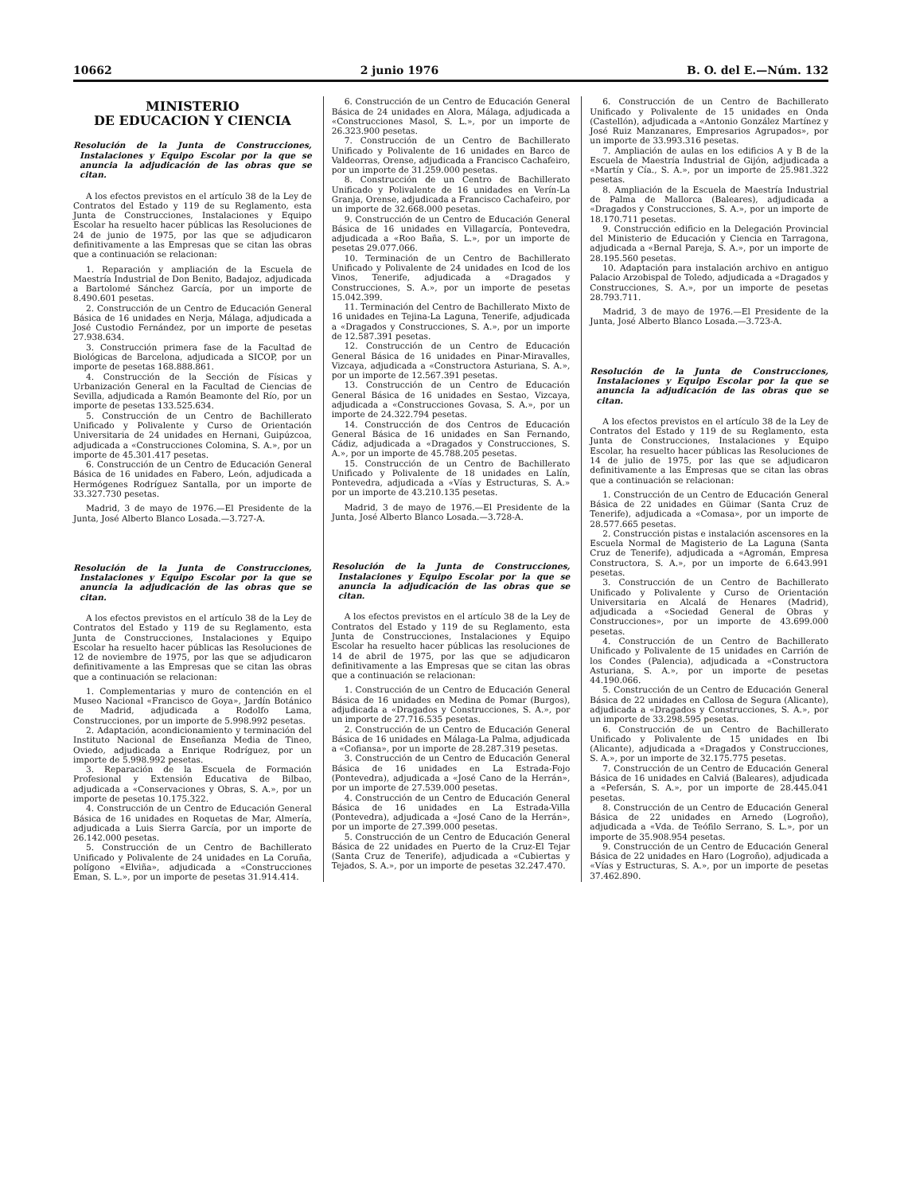10662 2 junio 1976 B. O. del E.—Núm. 132
MINISTERIO
DE EDUCACION Y CIENCIA
Resolución de la Junta de Construcciones, Instalaciones y Equipo Escolar por la que se anuncia la adjudicación de las obras que se citan.
A los efectos previstos en el artículo 38 de la Ley de Contratos del Estado y 119 de su Reglamento, esta Junta de Construcciones, Instalaciones y Equipo Escolar ha resuelto hacer públicas las Resoluciones de 24 de junio de 1975, por las que se adjudicaron definitivamente a las Empresas que se citan las obras que a continuación se relacionan:
1. Reparación y ampliación de la Escuela de Maestría Industrial de Don Benito, Badajoz, adjudicada a Bartolomé Sánchez García, por un importe de 8.490.601 pesetas.
2. Construcción de un Centro de Educación General Básica de 16 unidades en Nerja, Málaga, adjudicada a José Custodio Fernández, por un importe de pesetas 27.938.634.
3. Construcción primera fase de la Facultad de Biológicas de Barcelona, adjudicada a SICOP, por un importe de pesetas 168.888.861.
4. Construcción de la Sección de Físicas y Urbanización General en la Facultad de Ciencias de Sevilla, adjudicada a Ramón Beamonte del Río, por un importe de pesetas 133.525.634.
5. Construcción de un Centro de Bachillerato Unificado y Polivalente y Curso de Orientación Universitaria de 24 unidades en Hernani, Guipúzcoa, adjudicada a «Construcciones Colomina, S. A.», por un importe de 45.301.417 pesetas.
6. Construcción de un Centro de Educación General Básica de 16 unidades en Fabero, León, adjudicada a Hermógenes Rodríguez Santalla, por un importe de 33.327.730 pesetas.
Madrid, 3 de mayo de 1976.—El Presidente de la Junta, José Alberto Blanco Losada.—3.727-A.
Resolución de la Junta de Construcciones, Instalaciones y Equipo Escolar por la que se anuncia la adjudicación de las obras que se citan.
A los efectos previstos en el artículo 38 de la Ley de Contratos del Estado y 119 de su Reglamento, esta Junta de Construcciones, Instalaciones y Equipo Escolar ha resuelto hacer públicas las Resoluciones de 12 de noviembre de 1975, por las que se adjudicaron definitivamente a las Empresas que se citan las obras que a continuación se relacionan:
1. Complementarias y muro de contención en el Museo Nacional «Francisco de Goya», Jardín Botánico de Madrid, adjudicada a Rodolfo Lama, Construcciones, por un importe de 5.998.992 pesetas.
2. Adaptación, acondicionamiento y terminación del Instituto Nacional de Enseñanza Media de Tineo, Oviedo, adjudicada a Enrique Rodríguez, por un importe de 5.998.992 pesetas.
3. Reparación de la Escuela de Formación Profesional y Extensión Educativa de Bilbao, adjudicada a «Conservaciones y Obras, S. A.», por un importe de pesetas 10.175.322.
4. Construcción de un Centro de Educación General Básica de 16 unidades en Roquetas de Mar, Almería, adjudicada a Luis Sierra García, por un importe de 26.142.000 pesetas.
5. Construcción de un Centro de Bachillerato Unificado y Polivalente de 24 unidades en La Coruña, polígono «Elviña», adjudicada a «Construcciones Eman, S. L.», por un importe de pesetas 31.914.414.
6. Construcción de un Centro de Educación General Básica de 24 unidades en Alora, Málaga, adjudicada a «Construcciones Masol, S. L.», por un importe de 26.323.900 pesetas.
7. Construcción de un Centro de Bachillerato Unificado y Polivalente de 16 unidades en Barco de Valdeorras, Orense, adjudicada a Francisco Cachafeiro, por un importe de 31.259.000 pesetas.
8. Construcción de un Centro de Bachillerato Unificado y Polivalente de 16 unidades en Verín-La Granja, Orense, adjudicada a Francisco Cachafeiro, por un importe de 32.668.000 pesetas.
9. Construcción de un Centro de Educación General Básica de 16 unidades en Villagarcía, Pontevedra, adjudicada a «Roo Baña, S. L.», por un importe de pesetas 29.077.066.
10. Terminación de un Centro de Bachillerato Unificado y Polivalente de 24 unidades en Icod de los Vinos, Tenerife, adjudicada a «Dragados y Construcciones, S. A.», por un importe de pesetas 15.042.399.
11. Terminación del Centro de Bachillerato Mixto de 16 unidades en Tejina-La Laguna, Tenerife, adjudicada a «Dragados y Construcciones, S. A.», por un importe de 12.587.391 pesetas.
12. Construcción de un Centro de Educación General Básica de 16 unidades en Pinar-Miravalles, Vizcaya, adjudicada a «Constructora Asturiana, S. A.», por un importe de 12.567.391 pesetas.
13. Construcción de un Centro de Educación General Básica de 16 unidades en Sestao, Vizcaya, adjudicada a «Construcciones Govasa, S. A.», por un importe de 24.322.794 pesetas.
14. Construcción de dos Centros de Educación General Básica de 16 unidades en San Fernando, Cádiz, adjudicada a «Dragados y Construcciones, S. A.», por un importe de 45.788.205 pesetas.
15. Construcción de un Centro de Bachillerato Unificado y Polivalente de 18 unidades en Lalín, Pontevedra, adjudicada a «Vías y Estructuras, S. A.» por un importe de 43.210.135 pesetas.
Madrid, 3 de mayo de 1976.—El Presidente de la Junta, José Alberto Blanco Losada.—3.728-A.
Resolución de la Junta de Construcciones, Instalaciones y Equipo Escolar por la que se anuncia la adjudicación de las obras que se citan.
A los efectos previstos en el artículo 38 de la Ley de Contratos del Estado y 119 de su Reglamento, esta Junta de Construcciones, Instalaciones y Equipo Escolar ha resuelto hacer públicas las resoluciones de 14 de abril de 1975, por las que se adjudicaron definitivamente a las Empresas que se citan las obras que a continuación se relacionan:
1. Construcción de un Centro de Educación General Básica de 16 unidades en Medina de Pomar (Burgos), adjudicada a «Dragados y Construcciones, S. A.», por un importe de 27.716.535 pesetas.
2. Construcción de un Centro de Educación General Básica de 16 unidades en Málaga-La Palma, adjudicada a «Cofiansa», por un importe de 28.287.319 pesetas.
3. Construcción de un Centro de Educación General Básica de 16 unidades en La Estrada-Fojo (Pontevedra), adjudicada a «José Cano de la Herrán», por un importe de 27.539.000 pesetas.
4. Construcción de un Centro de Educación General Básica de 16 unidades en La Estrada-Villa (Pontevedra), adjudicada a «José Cano de la Herrán», por un importe de 27.399.000 pesetas.
5. Construcción de un Centro de Educación General Básica de 22 unidades en Puerto de la Cruz-El Tejar (Santa Cruz de Tenerife), adjudicada a «Cubiertas y Tejados, S. A.», por un importe de pesetas 32.247.470.
6. Construcción de un Centro de Bachillerato Unificado y Polivalente de 15 unidades en Onda (Castellón), adjudicada a «Antonio González Martínez y José Ruiz Manzanares, Empresarios Agrupados», por un importe de 33.993.316 pesetas.
7. Ampliación de aulas en los edificios A y B de la Escuela de Maestría Industrial de Gijón, adjudicada a «Martín y Cía., S. A.», por un importe de 25.981.322 pesetas.
8. Ampliación de la Escuela de Maestría Industrial de Palma de Mallorca (Baleares), adjudicada a «Dragados y Construcciones, S. A.», por un importe de 18.170.711 pesetas.
9. Construcción edificio en la Delegación Provincial del Ministerio de Educación y Ciencia en Tarragona, adjudicada a «Bernal Pareja, S. A.», por un importe de 28.195.560 pesetas.
10. Adaptación para instalación archivo en antiguo Palacio Arzobispal de Toledo, adjudicada a «Dragados y Construcciones, S. A.», por un importe de pesetas 28.793.711.
Madrid, 3 de mayo de 1976.—El Presidente de la Junta, José Alberto Blanco Losada.—3.723-A.
Resolución de la Junta de Construcciones, Instalaciones y Equipo Escolar por la que se anuncia la adjudicación de las obras que se citan.
A los efectos previstos en el artículo 38 de la Ley de Contratos del Estado y 119 de su Reglamento, esta Junta de Construcciones, Instalaciones y Equipo Escolar, ha resuelto hacer públicas las Resoluciones de 14 de julio de 1975, por las que se adjudicaron definitivamente a las Empresas que se citan las obras que a continuación se relacionan:
1. Construcción de un Centro de Educación General Básica de 22 unidades en Güimar (Santa Cruz de Tenerife), adjudicada a «Comasa», por un importe de 28.577.665 pesetas.
2. Construcción pistas e instalación ascensores en la Escuela Normal de Magisterio de La Laguna (Santa Cruz de Tenerife), adjudicada a «Agromán, Empresa Constructora, S. A.», por un importe de 6.643.991 pesetas.
3. Construcción de un Centro de Bachillerato Unificado y Polivalente y Curso de Orientación Universitaria en Alcalá de Henares (Madrid), adjudicada a «Sociedad General de Obras y Construcciones», por un importe de 43.699.000 pesetas.
4. Construcción de un Centro de Bachillerato Unificado y Polivalente de 15 unidades en Carrión de los Condes (Palencia), adjudicada a «Constructora Asturiana, S. A.», por un importe de pesetas 44.190.066.
5. Construcción de un Centro de Educación General Básica de 22 unidades en Callosa de Segura (Alicante), adjudicada a «Dragados y Construcciones, S. A.», por un importe de 33.298.595 pesetas.
6. Construcción de un Centro de Bachillerato Unificado y Polivalente de 15 unidades en Ibi (Alicante), adjudicada a «Dragados y Construcciones, S. A.», por un importe de 32.175.775 pesetas.
7. Construcción de un Centro de Educación General Básica de 16 unidades en Calviá (Baleares), adjudicada a «Pefersán, S. A.», por un importe de 28.445.041 pesetas.
8. Construcción de un Centro de Educación General Básica de 22 unidades en Arnedo (Logroño), adjudicada a «Vda. de Teófilo Serrano, S. L.», por un importe de 35.908.954 pesetas.
9. Construcción de un Centro de Educación General Básica de 22 unidades en Haro (Logroño), adjudicada a «Vías y Estructuras, S. A.», por un importe de pesetas 37.462.890.